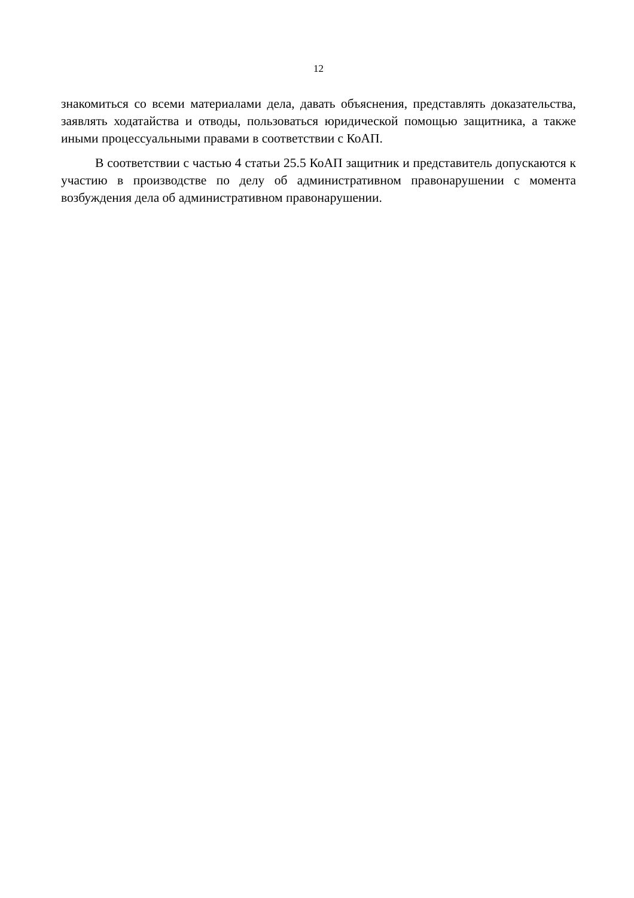12
знакомиться со всеми материалами дела, давать объяснения, представлять доказательства, заявлять ходатайства и отводы, пользоваться юридической помощью защитника, а также иными процессуальными правами в соответствии с КоАП.
В соответствии с частью 4 статьи 25.5 КоАП защитник и представитель допускаются к участию в производстве по делу об административном правонарушении с момента возбуждения дела об административном правонарушении.